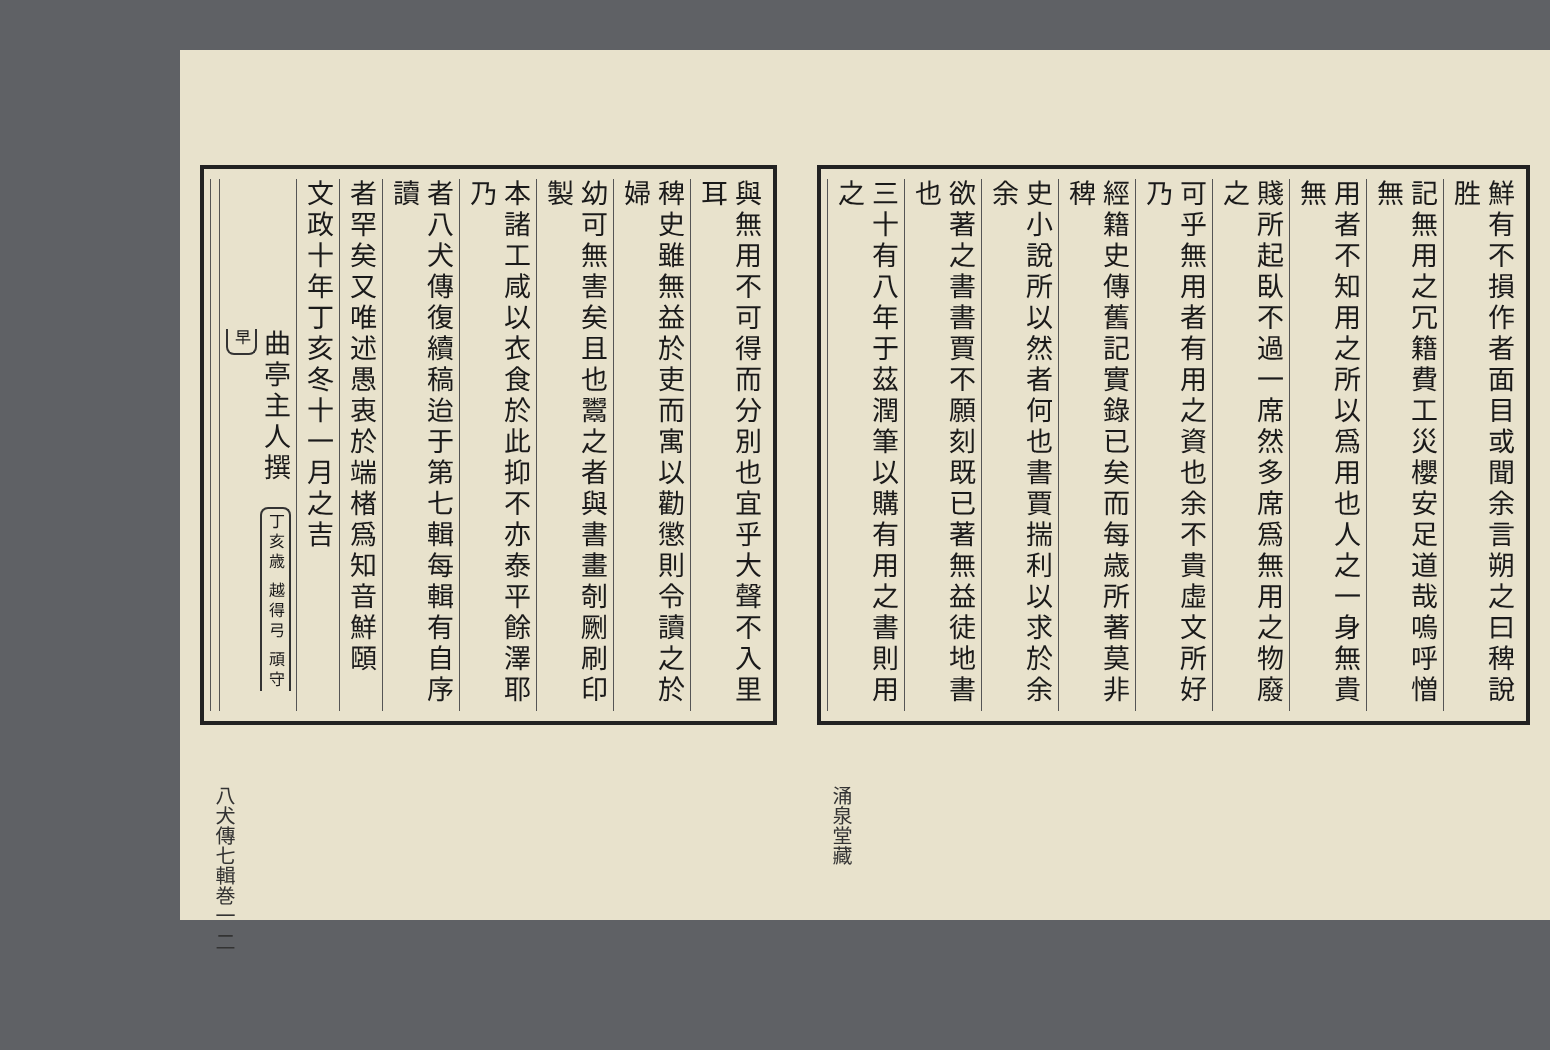與無用不可得而分別也宜乎大聲不入里耳
稗史雖無益於吏而寓以勸懲則令讀之於婦
幼可無害矣且也鬻之者與書畫剞劂刷印製
本諸工咸以衣食於此抑不亦泰平餘澤耶乃
者八犬傳復續稿迨于第七輯每輯有自序讀
者罕矣又唯述愚衷於端楮爲知音鮮頤
文政十年丁亥冬十一月之吉
曲亭主人撰 丁亥歳 越得弓 頑守早
八犬傳七輯巻一 二
鮮有不損作者面目或聞余言朔之曰稗說胜
記無用之冗籍費工災櫻安足道哉嗚呼憎無
用者不知用之所以爲用也人之一身無貴無
賤所起臥不過一席然多席爲無用之物廢之
可乎無用者有用之資也余不貴虛文所好乃
經籍史傳舊記實錄已矣而每歳所著莫非稗
史小說所以然者何也書賈揣利以求於余余
欲著之書書賈不願刻既已著無益徒地書也
三十有八年于茲潤筆以購有用之書則用之
涌泉堂藏